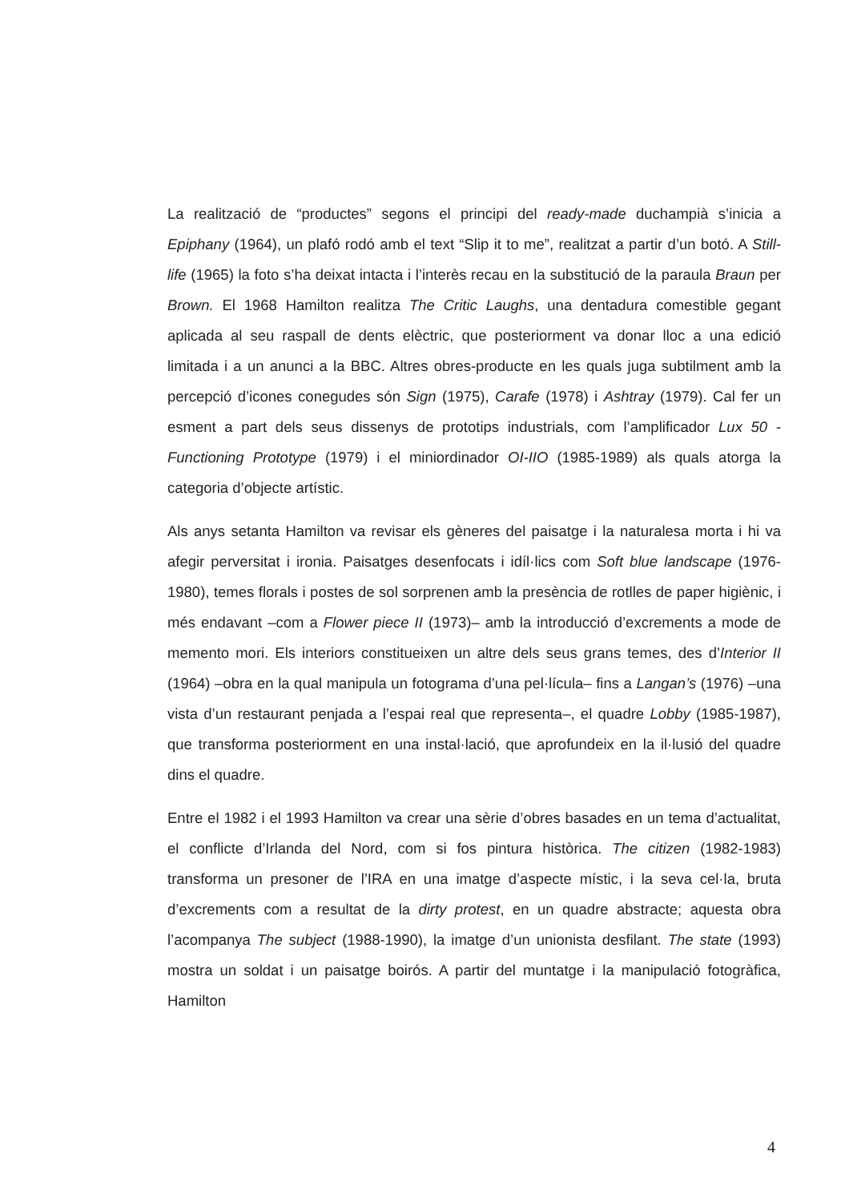La realització de “productes” segons el principi del ready-made duchampià s’inicia a Epiphany (1964), un plafó rodó amb el text “Slip it to me”, realitzat a partir d’un botó. A Still-life (1965) la foto s’ha deixat intacta i l’interès recau en la substitució de la paraula Braun per Brown. El 1968 Hamilton realitza The Critic Laughs, una dentadura comestible gegant aplicada al seu raspall de dents elèctric, que posteriorment va donar lloc a una edició limitada i a un anunci a la BBC. Altres obres-producte en les quals juga subtilment amb la percepció d’icones conegudes són Sign (1975), Carafe (1978) i Ashtray (1979). Cal fer un esment a part dels seus dissenys de prototips industrials, com l’amplificador Lux 50 - Functioning Prototype (1979) i el miniordinador OI-IIO (1985-1989) als quals atorga la categoria d’objecte artístic.
Als anys setanta Hamilton va revisar els gèneres del paisatge i la naturalesa morta i hi va afegir perversitat i ironia. Paisatges desenfocats i idíl·lics com Soft blue landscape (1976-1980), temes florals i postes de sol sorprenen amb la presència de rotlles de paper higiènic, i més endavant –com a Flower piece II (1973)– amb la introducció d’excrements a mode de memento mori. Els interiors constitueixen un altre dels seus grans temes, des d’Interior II (1964) –obra en la qual manipula un fotograma d’una pel·lícula– fins a Langan’s (1976) –una vista d’un restaurant penjada a l’espai real que representa–, el quadre Lobby (1985-1987), que transforma posteriorment en una instal·lació, que aprofundeix en la il·lusió del quadre dins el quadre.
Entre el 1982 i el 1993 Hamilton va crear una sèrie d’obres basades en un tema d’actualitat, el conflicte d’Irlanda del Nord, com si fos pintura històrica. The citizen (1982-1983) transforma un presoner de l’IRA en una imatge d’aspecte místic, i la seva cel·la, bruta d’excrements com a resultat de la dirty protest, en un quadre abstracte; aquesta obra l’acompanya The subject (1988-1990), la imatge d’un unionista desfilant. The state (1993) mostra un soldat i un paisatge boirós. A partir del muntatge i la manipulació fotogràfica, Hamilton
4